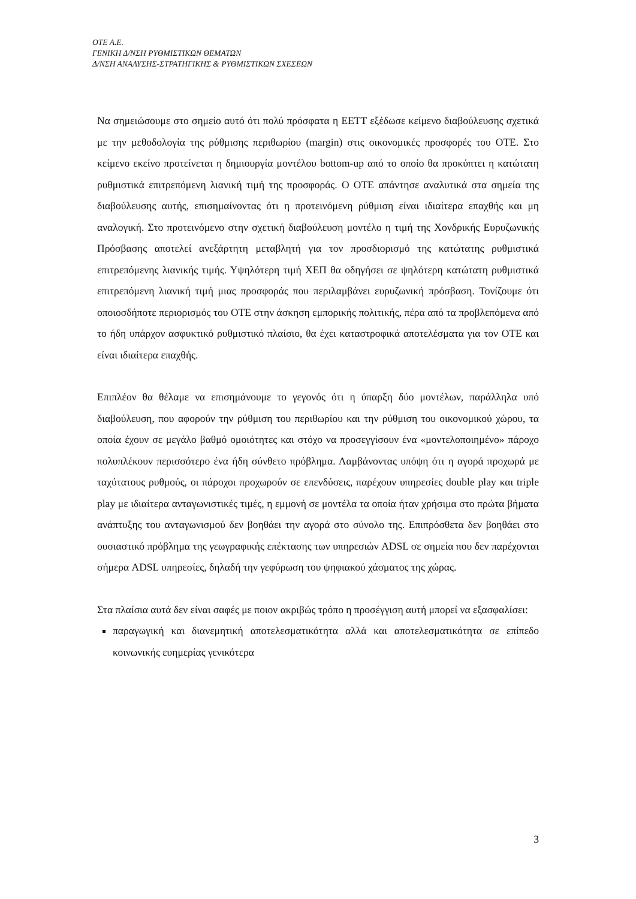ΟΤΕ Α.Ε.
ΓΕΝΙΚΗ Δ/ΝΣΗ ΡΥΘΜΙΣΤΙΚΩΝ ΘΕΜΑΤΩΝ
Δ/ΝΣΗ ΑΝΑΛΥΣΗΣ-ΣΤΡΑΤΗΓΙΚΗΣ & ΡΥΘΜΙΣΤΙΚΩΝ ΣΧΕΣΕΩΝ
Να σημειώσουμε στο σημείο αυτό ότι πολύ πρόσφατα η ΕΕΤΤ εξέδωσε κείμενο διαβούλευσης σχετικά με την μεθοδολογία της ρύθμισης περιθωρίου (margin) στις οικονομικές προσφορές του ΟΤΕ. Στο κείμενο εκείνο προτείνεται η δημιουργία μοντέλου bottom-up από το οποίο θα προκύπτει η κατώτατη ρυθμιστικά επιτρεπόμενη λιανική τιμή της προσφοράς. Ο ΟΤΕ απάντησε αναλυτικά στα σημεία της διαβούλευσης αυτής, επισημαίνοντας ότι η προτεινόμενη ρύθμιση είναι ιδιαίτερα επαχθής και μη αναλογική. Στο προτεινόμενο στην σχετική διαβούλευση μοντέλο η τιμή της Χονδρικής Ευρυζωνικής Πρόσβασης αποτελεί ανεξάρτητη μεταβλητή για τον προσδιορισμό της κατώτατης ρυθμιστικά επιτρεπόμενης λιανικής τιμής. Υψηλότερη τιμή ΧΕΠ θα οδηγήσει σε ψηλότερη κατώτατη ρυθμιστικά επιτρεπόμενη λιανική τιμή μιας προσφοράς που περιλαμβάνει ευρυζωνική πρόσβαση. Τονίζουμε ότι οποιοσδήποτε περιορισμός του ΟΤΕ στην άσκηση εμπορικής πολιτικής, πέρα από τα προβλεπόμενα από το ήδη υπάρχον ασφυκτικό ρυθμιστικό πλαίσιο, θα έχει καταστροφικά αποτελέσματα για τον ΟΤΕ και είναι ιδιαίτερα επαχθής.
Επιπλέον θα θέλαμε να επισημάνουμε το γεγονός ότι η ύπαρξη δύο μοντέλων, παράλληλα υπό διαβούλευση, που αφορούν την ρύθμιση του περιθωρίου και την ρύθμιση του οικονομικού χώρου, τα οποία έχουν σε μεγάλο βαθμό ομοιότητες και στόχο να προσεγγίσουν ένα «μοντελοποιημένο» πάροχο πολυπλέκουν περισσότερο ένα ήδη σύνθετο πρόβλημα. Λαμβάνοντας υπόψη ότι η αγορά προχωρά με ταχύτατους ρυθμούς, οι πάροχοι προχωρούν σε επενδύσεις, παρέχουν υπηρεσίες double play και triple play με ιδιαίτερα ανταγωνιστικές τιμές, η εμμονή σε μοντέλα τα οποία ήταν χρήσιμα στο πρώτα βήματα ανάπτυξης του ανταγωνισμού δεν βοηθάει την αγορά στο σύνολο της. Επιπρόσθετα δεν βοηθάει στο ουσιαστικό πρόβλημα της γεωγραφικής επέκτασης των υπηρεσιών ADSL σε σημεία που δεν παρέχονται σήμερα ADSL υπηρεσίες, δηλαδή την γεφύρωση του ψηφιακού χάσματος της χώρας.
Στα πλαίσια αυτά δεν είναι σαφές με ποιον ακριβώς τρόπο η προσέγγιση αυτή μπορεί να εξασφαλίσει:
παραγωγική και διανεμητική αποτελεσματικότητα αλλά και αποτελεσματικότητα σε επίπεδο κοινωνικής ευημερίας γενικότερα
3